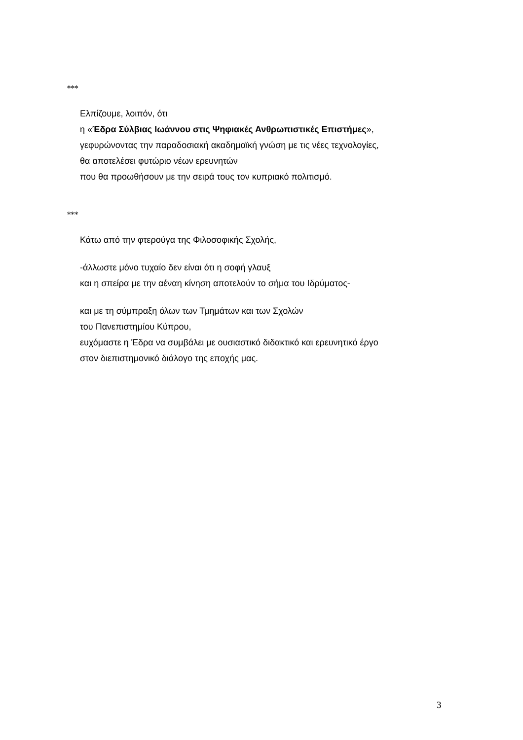***
Ελπίζουμε, λοιπόν, ότι
η «Έδρα Σύλβιας Ιωάννου στις Ψηφιακές Ανθρωπιστικές Επιστήμες»,
γεφυρώνοντας την παραδοσιακή ακαδημαϊκή γνώση με τις νέες τεχνολογίες,
θα αποτελέσει φυτώριο νέων ερευνητών
που θα προωθήσουν με την σειρά τους τον κυπριακό πολιτισμό.
***
Κάτω από την φτερούγα της Φιλοσοφικής Σχολής,
-άλλωστε μόνο τυχαίο δεν είναι ότι η σοφή γλαυξ
και η σπείρα με την αέναη κίνηση αποτελούν το σήμα του Ιδρύματος-
και με τη σύμπραξη όλων των Τμημάτων και των Σχολών
του Πανεπιστημίου Κύπρου,
ευχόμαστε η Έδρα να συμβάλει με ουσιαστικό διδακτικό και ερευνητικό έργο
στον διεπιστημονικό διάλογο της εποχής μας.
3